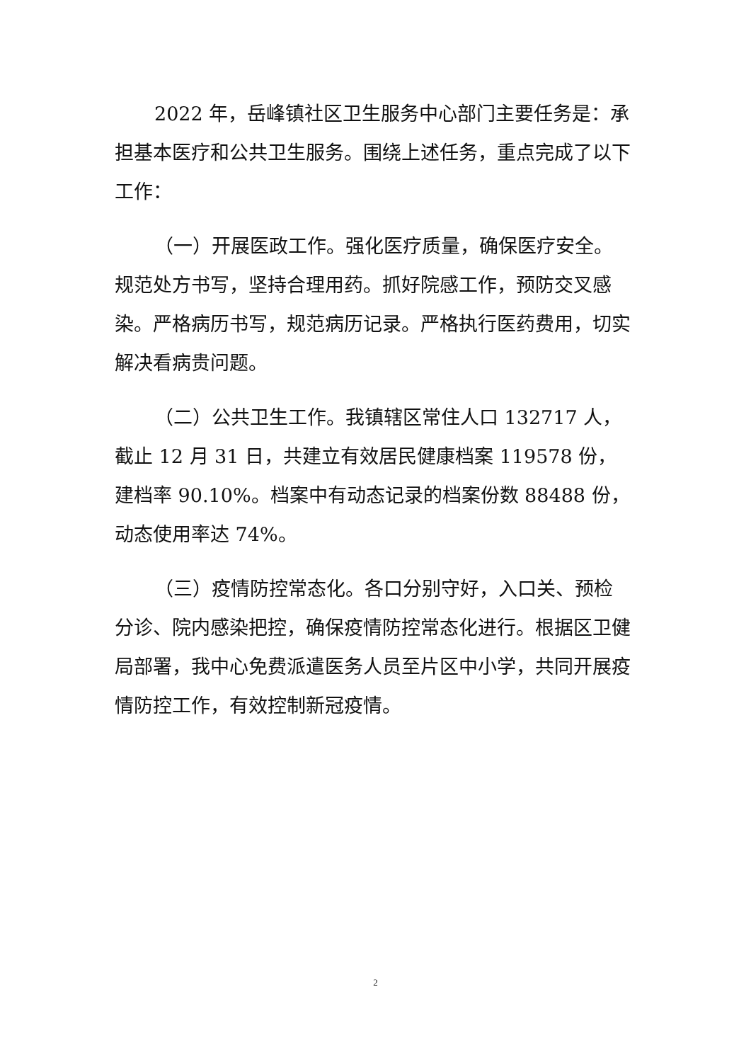2022 年，岳峰镇社区卫生服务中心部门主要任务是：承担基本医疗和公共卫生服务。围绕上述任务，重点完成了以下工作：
（一）开展医政工作。强化医疗质量，确保医疗安全。规范处方书写，坚持合理用药。抓好院感工作，预防交叉感染。严格病历书写，规范病历记录。严格执行医药费用，切实解决看病贵问题。
（二）公共卫生工作。我镇辖区常住人口 132717 人，截止 12 月 31 日，共建立有效居民健康档案 119578 份，建档率 90.10%。档案中有动态记录的档案份数 88488 份，动态使用率达 74%。
（三）疫情防控常态化。各口分别守好，入口关、预检分诊、院内感染把控，确保疫情防控常态化进行。根据区卫健局部署，我中心免费派遣医务人员至片区中小学，共同开展疫情防控工作，有效控制新冠疫情。
2